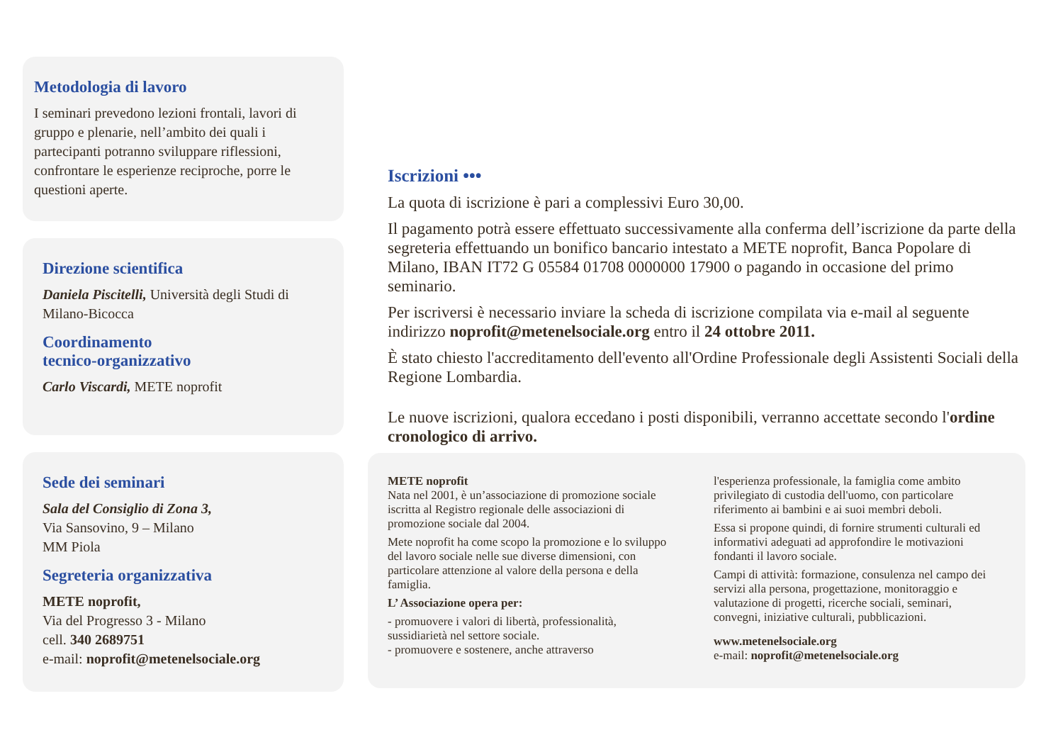Metodologia di lavoro
I seminari prevedono lezioni frontali, lavori di gruppo e plenarie, nell’ambito dei quali i partecipanti potranno sviluppare riflessioni, confrontare le esperienze reciproche, porre le questioni aperte.
Direzione scientifica
Daniela Piscitelli, Università degli Studi di Milano-Bicocca
Coordinamento
tecnico-organizzativo
Carlo Viscardi, METE noprofit
Sede dei seminari
Sala del Consiglio di Zona 3,
Via Sansovino, 9 – Milano
MM Piola
Segreteria organizzativa
METE noprofit,
Via del Progresso 3 - Milano
cell. 340 2689751
e-mail: noprofit@metenelsociale.org
Iscrizioni •••
La quota di iscrizione è pari a complessivi Euro 30,00.
Il pagamento potrà essere effettuato successivamente alla conferma dell’iscrizione da parte della segreteria effettuando un bonifico bancario intestato a METE noprofit, Banca Popolare di Milano, IBAN IT72 G 05584 01708 0000000 17900 o pagando in occasione del primo seminario.
Per iscriversi è necessario inviare la scheda di iscrizione compilata via e-mail al seguente indirizzo noprofit@metenelsociale.org entro il 24 ottobre 2011.
È stato chiesto l'accreditamento dell'evento all'Ordine Professionale degli Assistenti Sociali della Regione Lombardia.
Le nuove iscrizioni, qualora eccedano i posti disponibili, verranno accettate secondo l'ordine cronologico di arrivo.
METE noprofit
Nata nel 2001, è un’associazione di promozione sociale iscritta al Registro regionale delle associazioni di promozione sociale dal 2004.
Mete noprofit ha come scopo la promozione e lo sviluppo del lavoro sociale nelle sue diverse dimensioni, con particolare attenzione al valore della persona e della famiglia.
L’ Associazione opera per:
- promuovere i valori di libertà, professionalità, sussidiarietà nel settore sociale.
- promuovere e sostenere, anche attraverso
l'esperienza professionale, la famiglia come ambito privilegiato di custodia dell'uomo, con particolare riferimento ai bambini e ai suoi membri deboli.
Essa si propone quindi, di fornire strumenti culturali ed informativi adeguati ad approfondire le motivazioni fondanti il lavoro sociale.
Campi di attività: formazione, consulenza nel campo dei servizi alla persona, progettazione, monitoraggio e valutazione di progetti, ricerche sociali, seminari, convegni, iniziative culturali, pubblicazioni.
www.metenelsociale.org
e-mail: noprofit@metenelsociale.org